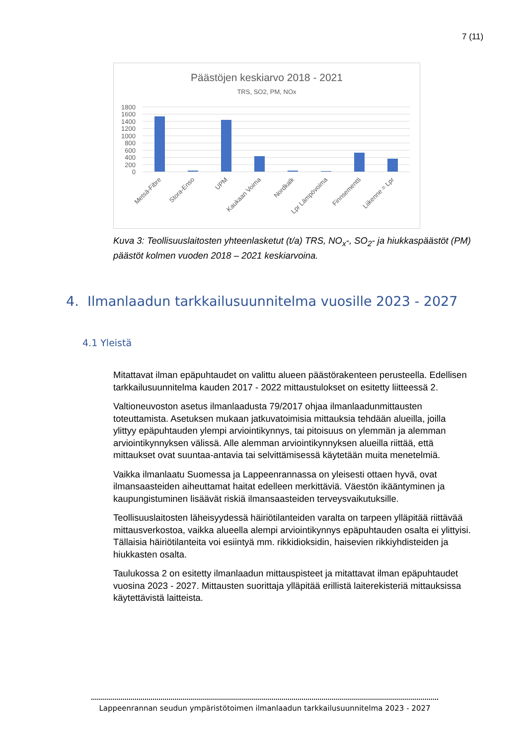7 (11)
Päästöjen keskiarvo 2018 - 2021
TRS, SO2, PM, NOx
1800
1600
1400
1200
1000
800
600
400
200
0
Metsä-Fibre
Stora-Enso
UPM
Kaukaan Voima
Nordkalk
Lpr Lämpövoima
Finnsementti
Liikenne = Lpr
Kuva 3: Teollisuuslaitosten yhteenlasketut (t/a) TRS, NO<sub>x</sub>-, SO<sub>2</sub>- ja hiukkaspäästöt (PM) päästöt kolmen vuoden 2018 – 2021 keskiarvoina.
4. Ilmanlaadun tarkkailusuunnitelma vuosille 2023 - 2027
4.1 Yleistä
Mitattavat ilman epäpuhtaudet on valittu alueen päästörakenteen perusteella. Edellisen tarkkailusuunnitelma kauden 2017 - 2022 mittaustulokset on esitetty liitteessä 2.
Valtioneuvoston asetus ilmanlaadusta 79/2017 ohjaa ilmanlaadunmittausten toteuttamista. Asetuksen mukaan jatkuvatoimisia mittauksia tehdään alueilla, joilla ylittyy epäpuhtauden ylempi arviointikynnys, tai pitoisuus on ylemmän ja alemman arviointikynnyksen välissä. Alle alemman arviointikynnyksen alueilla riittää, että mittaukset ovat suuntaa-antavia tai selvittämisessä käytetään muita menetelmiä.
Vaikka ilmanlaatu Suomessa ja Lappeenrannassa on yleisesti ottaen hyvä, ovat ilmansaasteiden aiheuttamat haitat edelleen merkittäviä. Väestön ikääntyminen ja kaupungistuminen lisäävät riskiä ilmansaasteiden terveysvaikutuksille.
Teollisuuslaitosten läheisyydessä häiriötilanteiden varalta on tarpeen ylläpitää riittävää mittausverkostoa, vaikka alueella alempi arviointikynnys epäpuhtauden osalta ei ylittyisi. Tällaisia häiriötilanteita voi esiintyä mm. rikkidioksidin, haisevien rikkiyhdisteiden ja hiukkasten osalta.
Taulukossa 2 on esitetty ilmanlaadun mittauspisteet ja mitattavat ilman epäpuhtaudet vuosina 2023 - 2027. Mittausten suorittaja ylläpitää erillistä laiterekisteriä mittauksissa käytettävistä laitteista.
Lappeenrannan seudun ympäristötoimen ilmanlaadun tarkkailusuunnitelma 2023 - 2027